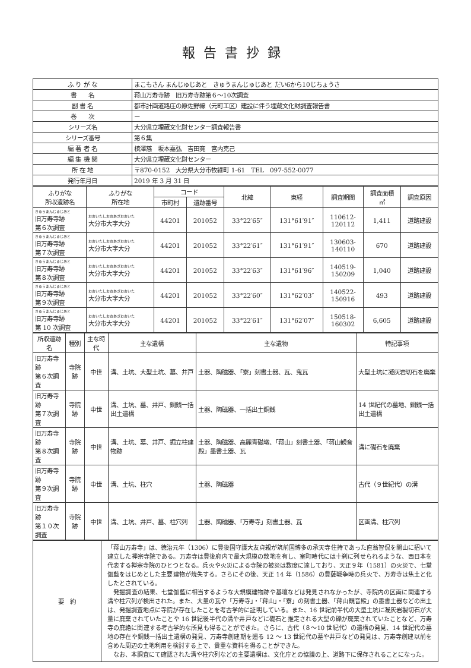報告書抄録
| ふ り が な | まこもさん まんじゅじあと きゅうまんじゅじあと だい6から10じちょうさ |
| 書 名 | 蒋山万寿寺跡 旧万寿寺跡第６～10次調査 |
| 副 書 名 | 都市計画道路庄の原佐野線（元町工区）建設に伴う埋蔵文化財調査報告書 |
| 巻 次 | ー |
| シリーズ名 | 大分県立埋蔵文化財センター調査報告書 |
| シリーズ番号 | 第６集 |
| 編 著 者 名 | 槙澤慈 坂本嘉弘 吉田寛 宮内克己 |
| 編 集 機 関 | 大分県立埋蔵文化財センター |
| 所 在 地 | 〒870-0152 大分県大分市牧緑町 1-61 TEL 097-552-0077 |
| 発行年月日 | 2019 年 3 月 31 日 |
| ふりがな 所収遺跡名 | ふりがな 所在地 | コード | | 北緯 | 東経 | 調査期間 | 調査面積 ㎡ | 調査原因 |
| --- | --- | --- | --- | --- | --- | --- | --- | --- |
| | | 市町村 | 遺跡番号 | | | | | |
| きゅうまんじゅじあと 旧万寿寺跡 第６次調査 | おおいたしおおあざおおいた 大分市大字大分 | 44201 | 201052 | 33°22′65″ | 131°61′91″ | 110612- 120112 | 1,411 | 道路建設 |
| きゅうまんじゅじあと 旧万寿寺跡 第７次調査 | おおいたしおおあざおおいた 大分市大字大分 | 44201 | 201052 | 33°22′61″ | 131°61′91″ | 130603- 140110 | 670 | 道路建設 |
| きゅうまんじゅじあと 旧万寿寺跡 第８次調査 | おおいたしおおあざおおいた 大分市大字大分 | 44201 | 201052 | 33°22′63″ | 131°61′96″ | 140519- 150209 | 1,040 | 道路建設 |
| きゅうまんじゅじあと 旧万寿寺跡 第９次調査 | おおいたしおおあざおおいた 大分市大字大分 | 44201 | 201052 | 33°22′60″ | 131°62′03″ | 140522- 150916 | 493 | 道路建設 |
| きゅうまんじゅじあと 旧万寿寺跡 第 10 次調査 | おおいたしおおあざおおいた 大分市大字大分 | 44201 | 201052 | 33°22′61″ | 131°62′07″ | 150518- 160302 | 6,605 | 道路建設 |
| 所収遺跡名 | 種別 | 主な時代 | 主な遺構 | 主な遺物 | 特記事項 |
| --- | --- | --- | --- | --- | --- |
| 旧万寿寺跡 第６次調査 | 寺院跡 | 中世 | 溝、土坑、大型土坑、墓、井戸 | 土器、陶磁器、「寮」刻書土器、瓦、鬼瓦 | 大型土坑に凝灰岩切石を廃棄 |
| 旧万寿寺跡 第７次調査 | 寺院跡 | 中世 | 溝、土坑、墓、井戸、銅銭一括出土遺構 | 土器、陶磁器、一括出土銅銭 | 14 世紀代の墓地、銅銭一括出土遺構 |
| 旧万寿寺跡 第８次調査 | 寺院跡 | 中世 | 溝、土坑、墓、井戸、掘立柱建物跡 | 土器、陶磁器、高麗青磁墩、「蒋山」刻書土器、「蒋山観音殿」墨書土器、瓦 | 溝に礎石を廃棄 |
| 旧万寿寺跡 第９次調査 | 寺院跡 | 中世 | 溝、土坑、柱穴 | 土器、陶磁器 | 古代（９世紀代）の溝 |
| 旧万寿寺跡 第１０次調査 | 寺院跡 | 中世 | 溝、土坑、井戸、墓、柱穴列 | 土器、陶磁器、「万寿寺」刻書土器、瓦 | 区画溝、柱穴列 |
| 要 約 | 「蒋山万寿寺」は、徳治元年（1306）に豊後国守護大友貞親が筑前国博多の承天寺住持であった直翁智侃を開山に招いて建立した禅宗寺院である。万寿寺は豊後府内で最大規模の敷地を有し、室町時代には十刹に列せられるような、西日本を代表する禅宗寺院のひとつとなる。兵火や火災による寺院の被災は数度に達しており、天正９年（1581）の火災で、七堂伽藍をはじめとした主要建物が焼失する。さらにその後、天正 14 年（1586）の豊薩戦争時の兵火で、万寿寺は焦土と化したとされている。 発掘調査の結果、七堂伽藍に相当するような大規模建物跡や基壇などは発見されなかったが、寺院内の区画に関連する溝や柱穴列が検出された。また、大量の瓦や「万寿寺」・「蒋山」・「寮」の刻書土器、「蒋山観音殿」の墨書土器などの出土は、発掘調査地点に寺院が存在したことを考古学的に証明している。また、16 世紀前半代の大型土坑に凝灰岩製切石が大量に廃棄されていたことや 16 世紀後半代の溝や井戸などに礎石と推定される大型の礫が廃棄されていたことなど、万寿寺の廃絶に関連する考古学的な所見も得ることができた。さらに、古代（８～10 世紀代）の遺構の発見、14 世紀代の墓地の存在や銅銭一括出土遺構の発見、万寿寺創建期を遡る 12 ～ 13 世紀代の墓や井戸などの発見は、万寿寺創建以前を含めた周辺の土地利用を検討する上で、貴重な資料を得ることができた。 なお、本調査にて確認された溝や柱穴列などの主要遺構は、文化庁との協議の上、道路下に保存されることになった。 |